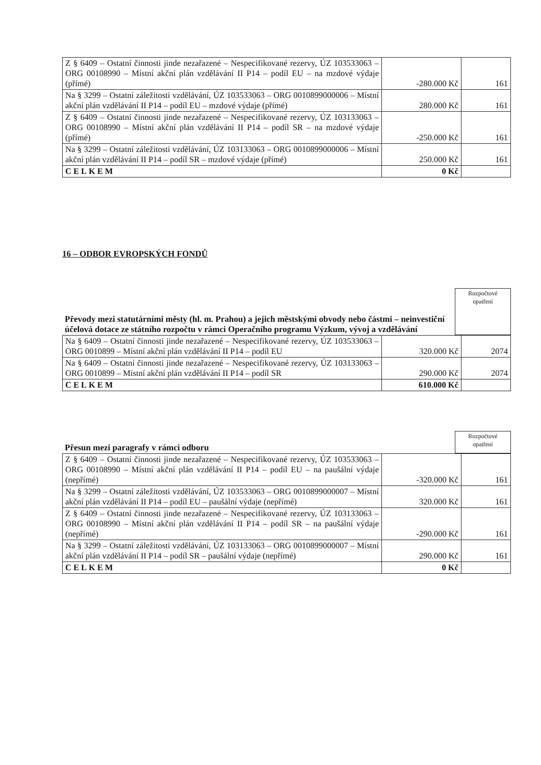| Z § 6409 – Ostatní činnosti jinde nezařazené – Nespecifikované rezervy, ÚZ 103533063 – ORG 00108990 – Místní akční plán vzdělávání II P14 – podíl EU – na mzdové výdaje (přímé) | -280.000 Kč | 161 |
| Na § 3299 – Ostatní záležitosti vzdělávání, ÚZ 103533063 – ORG 0010899000006 – Místní akční plán vzdělávání II P14 – podíl EU – mzdové výdaje (přímé) | 280.000 Kč | 161 |
| Z § 6409 – Ostatní činnosti jinde nezařazené – Nespecifikované rezervy, ÚZ 103133063 – ORG 00108990 – Místní akční plán vzdělávání II P14 – podíl SR – na mzdové výdaje (přímé) | -250.000 Kč | 161 |
| Na § 3299 – Ostatní záležitosti vzdělávání, ÚZ 103133063 – ORG 0010899000006 – Místní akční plán vzdělávání II P14 – podíl SR – mzdové výdaje (přímé) | 250.000 Kč | 161 |
| CELKEM | 0 Kč | |
16 – ODBOR EVROPSKÝCH FONDŮ
| Převody mezi statutárními městy (hl. m. Prahou) a jejich městskými obvody nebo částmi – neinvestiční účelová dotace ze státního rozpočtu v rámci Operačního programu Výzkum, vývoj a vzdělávání | Rozpočtové opatření |
| Na § 6409 – Ostatní činnosti jinde nezařazené – Nespecifikované rezervy, ÚZ 103533063 – ORG 0010899 – Místní akční plán vzdělávání II P14 – podíl EU | 320.000 Kč | 2074 |
| Na § 6409 – Ostatní činnosti jinde nezařazené – Nespecifikované rezervy, ÚZ 103133063 – ORG 0010899 – Místní akční plán vzdělávání II P14 – podíl SR | 290.000 Kč | 2074 |
| CELKEM | 610.000 Kč | |
| Přesun mezi paragrafy v rámci odboru | Rozpočtové opatření |
| Z § 6409 – Ostatní činnosti jinde nezařazené – Nespecifikované rezervy, ÚZ 103533063 – ORG 00108990 – Místní akční plán vzdělávání II P14 – podíl EU – na paušální výdaje (nepřímé) | -320.000 Kč | 161 |
| Na § 3299 – Ostatní záležitosti vzdělávání, ÚZ 103533063 – ORG 0010899000007 – Místní akční plán vzdělávání II P14 – podíl EU – paušální výdaje (nepřímé) | 320.000 Kč | 161 |
| Z § 6409 – Ostatní činnosti jinde nezařazené – Nespecifikované rezervy, ÚZ 103133063 – ORG 00108990 – Místní akční plán vzdělávání II P14 – podíl SR – na paušální výdaje (nepřímé) | -290.000 Kč | 161 |
| Na § 3299 – Ostatní záležitosti vzdělávání, ÚZ 103133063 – ORG 0010899000007 – Místní akční plán vzdělávání II P14 – podíl SR – paušální výdaje (nepřímé) | 290.000 Kč | 161 |
| CELKEM | 0 Kč | |